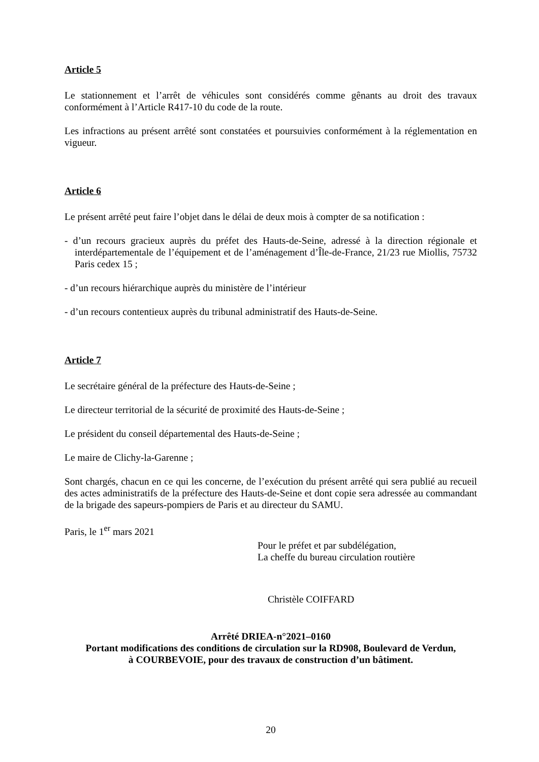Article 5
Le stationnement et l’arrêt de véhicules sont considérés comme gênants au droit des travaux conformément à l’Article R417-10 du code de la route.
Les infractions au présent arrêté sont constatées et poursuivies conformément à la réglementation en vigueur.
Article 6
Le présent arrêté peut faire l’objet dans le délai de deux mois à compter de sa notification :
- d’un recours gracieux auprès du préfet des Hauts-de-Seine, adressé à la direction régionale et interdépartementale de l’équipement et de l’aménagement d’Île-de-France, 21/23 rue Miollis, 75732 Paris cedex 15 ;
- d’un recours hiérarchique auprès du ministère de l’intérieur
- d’un recours contentieux auprès du tribunal administratif des Hauts-de-Seine.
Article 7
Le secrétaire général de la préfecture des Hauts-de-Seine ;
Le directeur territorial de la sécurité de proximité des Hauts-de-Seine ;
Le président du conseil départemental des Hauts-de-Seine ;
Le maire de Clichy-la-Garenne ;
Sont chargés, chacun en ce qui les concerne, de l’exécution du présent arrêté qui sera publié au recueil des actes administratifs de la préfecture des Hauts-de-Seine et dont copie sera adressée au commandant de la brigade des sapeurs-pompiers de Paris et au directeur du SAMU.
Paris, le 1<sup>er</sup> mars 2021
Pour le préfet et par subdélégation,
La cheffe du bureau circulation routière
Christèle COIFFARD
Arrêté DRIEA-n°2021–0160
Portant modifications des conditions de circulation sur la RD908, Boulevard de Verdun,
à COURBEVOIE, pour des travaux de construction d’un bâtiment.
20